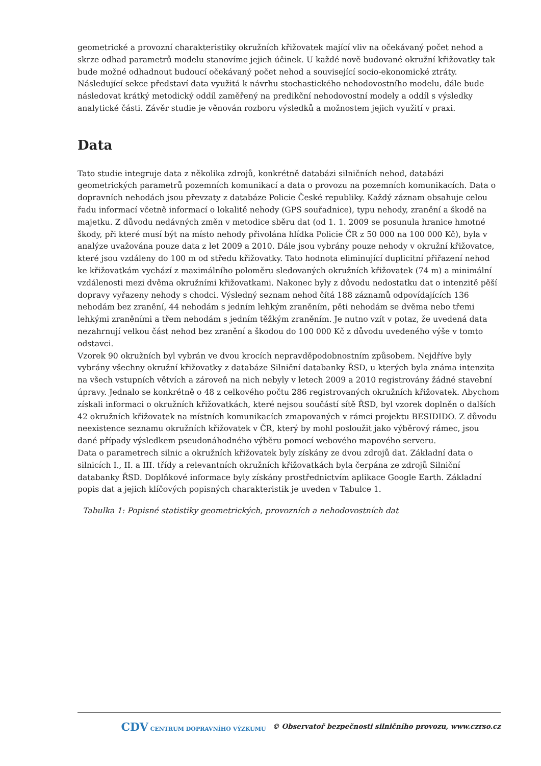geometrické a provozní charakteristiky okružních křižovatek mající vliv na očekávaný počet nehod a skrze odhad parametrů modelu stanovíme jejich účinek. U každé nově budované okružní křižovatky tak bude možné odhadnout budoucí očekávaný počet nehod a související socio-ekonomické ztráty. Následující sekce představí data využitá k návrhu stochastického nehodovostního modelu, dále bude následovat krátký metodický oddíl zaměřený na predikční nehodovostní modely a oddíl s výsledky analytické části. Závěr studie je věnován rozboru výsledků a možnostem jejich využití v praxi.
Data
Tato studie integruje data z několika zdrojů, konkrétně databázi silničních nehod, databázi geometrických parametrů pozemních komunikací a data o provozu na pozemních komunikacích. Data o dopravních nehodách jsou převzaty z databáze Policie České republiky. Každý záznam obsahuje celou řadu informací včetně informací o lokalitě nehody (GPS souřadnice), typu nehody, zranění a škodě na majetku. Z důvodu nedávných změn v metodice sběru dat (od 1. 1. 2009 se posunula hranice hmotné škody, při které musí být na místo nehody přivolána hlídka Policie ČR z 50 000 na 100 000 Kč), byla v analýze uvažována pouze data z let 2009 a 2010. Dále jsou vybrány pouze nehody v okružní křižovatce, které jsou vzdáleny do 100 m od středu křižovatky. Tato hodnota eliminující duplicitní přiřazení nehod ke křižovatkám vychází z maximálního poloměru sledovaných okružních křižovatek (74 m) a minimální vzdálenosti mezi dvěma okružními křižovatkami. Nakonec byly z důvodu nedostatku dat o intenzitě pěší dopravy vyřazeny nehody s chodci. Výsledný seznam nehod čítá 188 záznamů odpovídajících 136 nehodám bez zranění, 44 nehodám s jedním lehkým zraněním, pěti nehodám se dvěma nebo třemi lehkými zraněními a třem nehodám s jedním těžkým zraněním. Je nutno vzít v potaz, že uvedená data nezahrnují velkou část nehod bez zranění a škodou do 100 000 Kč z důvodu uvedeného výše v tomto odstavci.
Vzorek 90 okružních byl vybrán ve dvou krocích nepravděpodobnostním způsobem. Nejdříve byly vybrány všechny okružní křižovatky z databáze Silniční databanky ŘSD, u kterých byla známa intenzita na všech vstupních větvích a zároveň na nich nebyly v letech 2009 a 2010 registrovány žádné stavební úpravy. Jednalo se konkrétně o 48 z celkového počtu 286 registrovaných okružních křižovatek. Abychom získali informaci o okružních křižovatkách, které nejsou součástí sítě ŘSD, byl vzorek doplněn o dalších 42 okružních křižovatek na místních komunikacích zmapovaných v rámci projektu BESIDIDO. Z důvodu neexistence seznamu okružních křižovatek v ČR, který by mohl posloužit jako výběrový rámec, jsou dané případy výsledkem pseudonáhodného výběru pomocí webového mapového serveru.
Data o parametrech silnic a okružních křižovatek byly získány ze dvou zdrojů dat. Základní data o silnicích I., II. a III. třídy a relevantních okružních křižovatkách byla čerpána ze zdrojů Silniční databanky ŘSD. Doplňkové informace byly získány prostřednictvím aplikace Google Earth. Základní popis dat a jejich klíčových popisných charakteristik je uveden v Tabulce 1.
Tabulka 1: Popisné statistiky geometrických, provozních a nehodovostních dat
CDV CENTRUM DOPRAVNÍHO VÝZKUMU © Observatoř bezpečnosti silničního provozu, www.czrso.cz